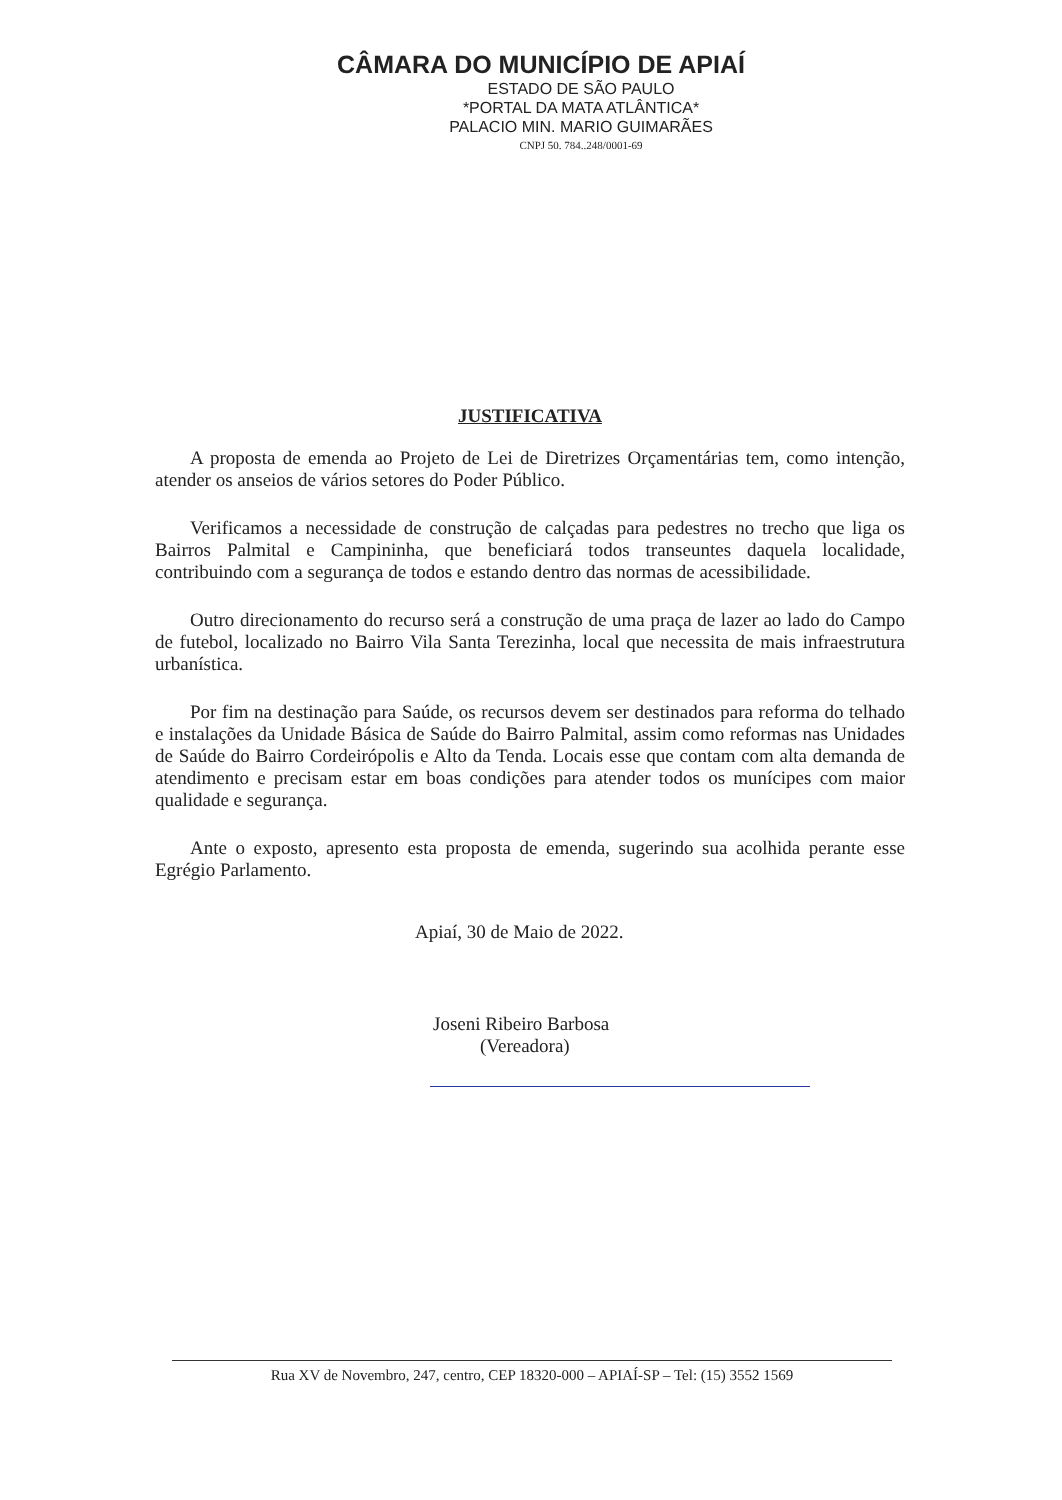CÂMARA DO MUNICÍPIO DE APIAÍ
ESTADO DE SÃO PAULO
*PORTAL DA MATA ATLÂNTICA*
PALACIO MIN. MARIO GUIMARÃES
CNPJ 50. 784..248/0001-69
JUSTIFICATIVA
A proposta de emenda ao Projeto de Lei de Diretrizes Orçamentárias tem, como intenção, atender os anseios de vários setores do Poder Público.
Verificamos a necessidade de construção de calçadas para pedestres no trecho que liga os Bairros Palmital e Campininha, que beneficiará todos transeuntes daquela localidade, contribuindo com a segurança de todos e estando dentro das normas de acessibilidade.
Outro direcionamento do recurso será a construção de uma praça de lazer ao lado do Campo de futebol, localizado no Bairro Vila Santa Terezinha, local que necessita de mais infraestrutura urbanística.
Por fim na destinação para Saúde, os recursos devem ser destinados para reforma do telhado e instalações da Unidade Básica de Saúde do Bairro Palmital, assim como reformas nas Unidades de Saúde do Bairro Cordeirópolis e Alto da Tenda. Locais esse que contam com alta demanda de atendimento e precisam estar em boas condições para atender todos os munícipes com maior qualidade e segurança.
Ante o exposto, apresento esta proposta de emenda, sugerindo sua acolhida perante esse Egrégio Parlamento.
Apiaí, 30 de Maio de 2022.
Joseni Ribeiro Barbosa
(Vereadora)
Rua XV de Novembro, 247, centro, CEP 18320-000 – APIAÍ-SP – Tel: (15) 3552 1569